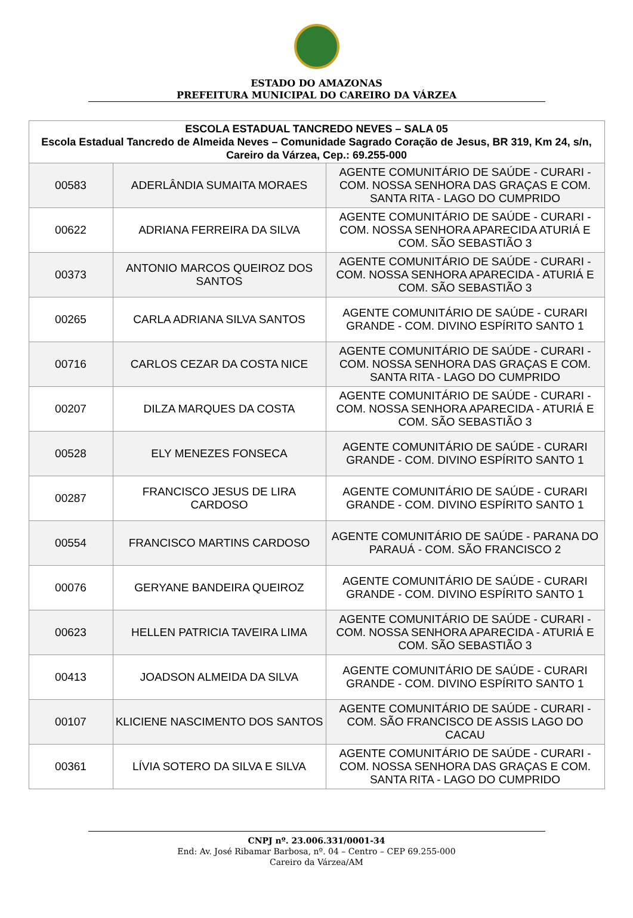ESTADO DO AMAZONAS
PREFEITURA MUNICIPAL DO CAREIRO DA VÁRZEA
| ESCOLA ESTADUAL TANCREDO NEVES – SALA 05 Escola Estadual Tancredo de Almeida Neves – Comunidade Sagrado Coração de Jesus, BR 319, Km 24, s/n, Careiro da Várzea, Cep.: 69.255-000 | | |
| --- | --- | --- |
| 00583 | ADERLÂNDIA SUMAITA MORAES | AGENTE COMUNITÁRIO DE SAÚDE - CURARI - COM. NOSSA SENHORA DAS GRAÇAS E COM. SANTA RITA - LAGO DO CUMPRIDO |
| 00622 | ADRIANA FERREIRA DA SILVA | AGENTE COMUNITÁRIO DE SAÚDE - CURARI - COM. NOSSA SENHORA APARECIDA ATURIÁ E COM. SÃO SEBASTIÃO 3 |
| 00373 | ANTONIO MARCOS QUEIROZ DOS SANTOS | AGENTE COMUNITÁRIO DE SAÚDE - CURARI - COM. NOSSA SENHORA APARECIDA - ATURIÁ E COM. SÃO SEBASTIÃO 3 |
| 00265 | CARLA ADRIANA SILVA SANTOS | AGENTE COMUNITÁRIO DE SAÚDE - CURARI GRANDE - COM. DIVINO ESPÍRITO SANTO 1 |
| 00716 | CARLOS CEZAR DA COSTA NICE | AGENTE COMUNITÁRIO DE SAÚDE - CURARI - COM. NOSSA SENHORA DAS GRAÇAS E COM. SANTA RITA - LAGO DO CUMPRIDO |
| 00207 | DILZA MARQUES DA COSTA | AGENTE COMUNITÁRIO DE SAÚDE - CURARI - COM. NOSSA SENHORA APARECIDA - ATURIÁ E COM. SÃO SEBASTIÃO 3 |
| 00528 | ELY MENEZES FONSECA | AGENTE COMUNITÁRIO DE SAÚDE - CURARI GRANDE - COM. DIVINO ESPÍRITO SANTO 1 |
| 00287 | FRANCISCO JESUS DE LIRA CARDOSO | AGENTE COMUNITÁRIO DE SAÚDE - CURARI GRANDE - COM. DIVINO ESPÍRITO SANTO 1 |
| 00554 | FRANCISCO MARTINS CARDOSO | AGENTE COMUNITÁRIO DE SAÚDE - PARANA DO PARAUÁ - COM. SÃO FRANCISCO 2 |
| 00076 | GERYANE BANDEIRA QUEIROZ | AGENTE COMUNITÁRIO DE SAÚDE - CURARI GRANDE - COM. DIVINO ESPÍRITO SANTO 1 |
| 00623 | HELLEN PATRICIA TAVEIRA LIMA | AGENTE COMUNITÁRIO DE SAÚDE - CURARI - COM. NOSSA SENHORA APARECIDA - ATURIÁ E COM. SÃO SEBASTIÃO 3 |
| 00413 | JOADSON ALMEIDA DA SILVA | AGENTE COMUNITÁRIO DE SAÚDE - CURARI GRANDE - COM. DIVINO ESPÍRITO SANTO 1 |
| 00107 | KLICIENE NASCIMENTO DOS SANTOS | AGENTE COMUNITÁRIO DE SAÚDE - CURARI - COM. SÃO FRANCISCO DE ASSIS LAGO DO CACAU |
| 00361 | LÍVIA SOTERO DA SILVA E SILVA | AGENTE COMUNITÁRIO DE SAÚDE - CURARI - COM. NOSSA SENHORA DAS GRAÇAS E COM. SANTA RITA - LAGO DO CUMPRIDO |
CNPJ nº. 23.006.331/0001-34
End: Av. José Ribamar Barbosa, nº. 04 – Centro – CEP 69.255-000
Careiro da Várzea/AM